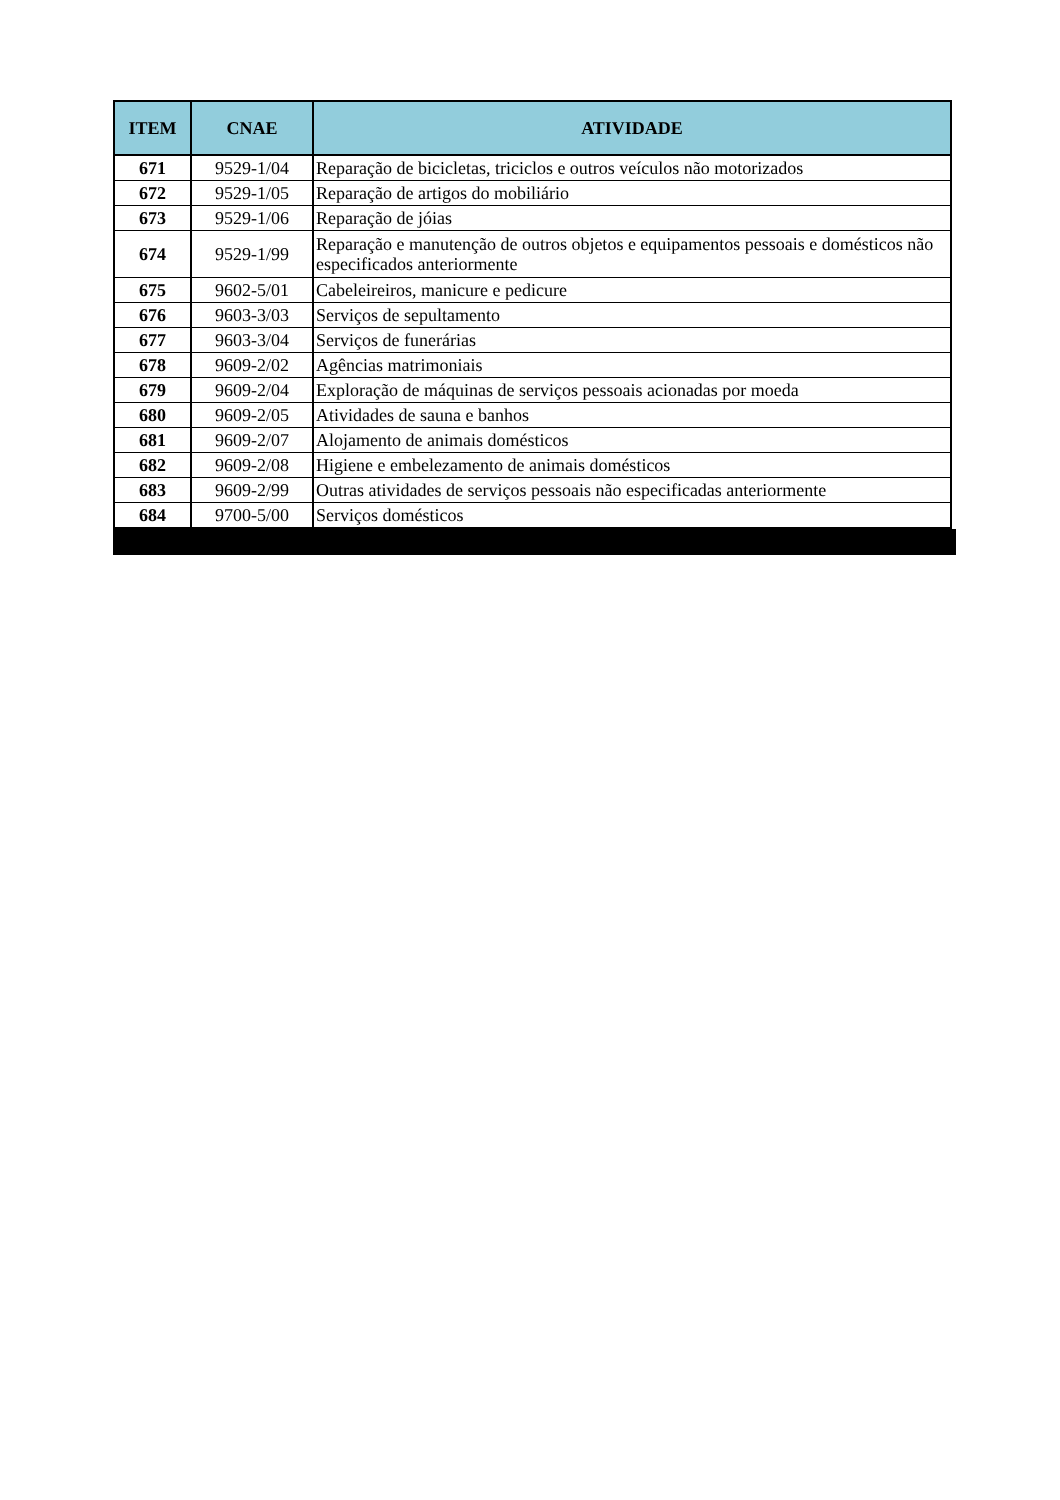| ITEM | CNAE | ATIVIDADE |
| --- | --- | --- |
| 671 | 9529-1/04 | Reparação de bicicletas, triciclos e outros veículos não motorizados |
| 672 | 9529-1/05 | Reparação de artigos do mobiliário |
| 673 | 9529-1/06 | Reparação de jóias |
| 674 | 9529-1/99 | Reparação e manutenção de outros objetos e equipamentos pessoais e domésticos não especificados anteriormente |
| 675 | 9602-5/01 | Cabeleireiros, manicure e pedicure |
| 676 | 9603-3/03 | Serviços de sepultamento |
| 677 | 9603-3/04 | Serviços de funerárias |
| 678 | 9609-2/02 | Agências matrimoniais |
| 679 | 9609-2/04 | Exploração de máquinas de serviços pessoais acionadas por moeda |
| 680 | 9609-2/05 | Atividades de sauna e banhos |
| 681 | 9609-2/07 | Alojamento de animais domésticos |
| 682 | 9609-2/08 | Higiene e embelezamento de animais domésticos |
| 683 | 9609-2/99 | Outras atividades de serviços pessoais não especificadas anteriormente |
| 684 | 9700-5/00 | Serviços domésticos |